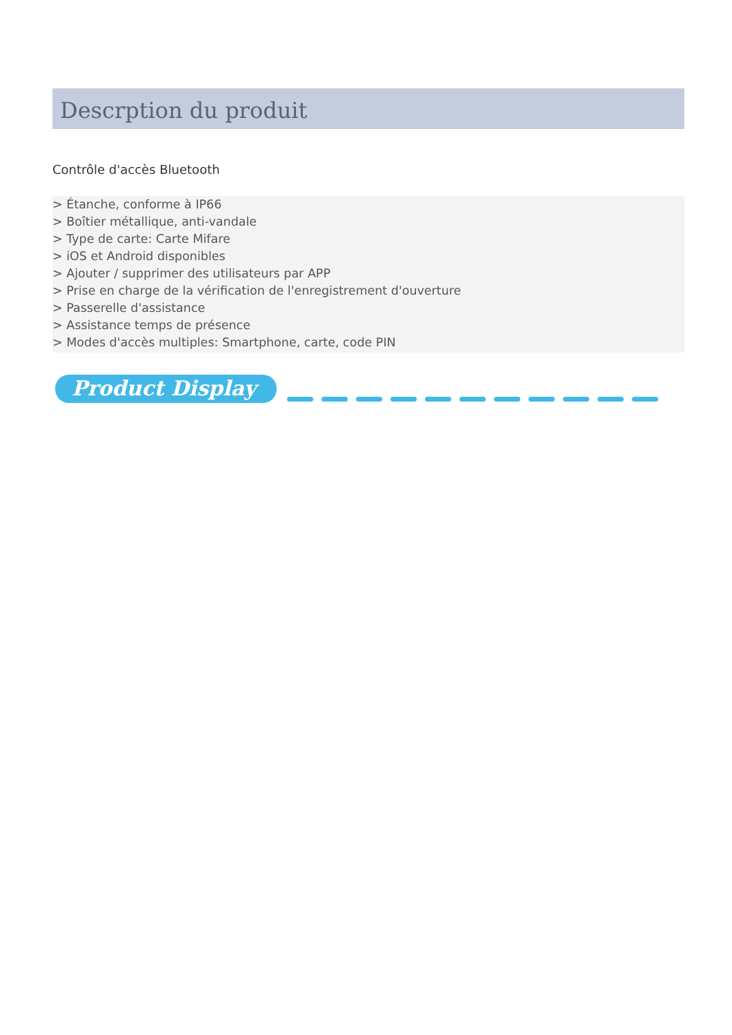Descrption du produit
Contrôle d'accès Bluetooth
> Étanche, conforme à IP66
> Boîtier métallique, anti-vandale
> Type de carte: Carte Mifare
> iOS et Android disponibles
> Ajouter / supprimer des utilisateurs par APP
> Prise en charge de la vérification de l'enregistrement d'ouverture
> Passerelle d'assistance
> Assistance temps de présence
> Modes d'accès multiples: Smartphone, carte, code PIN
Product Display